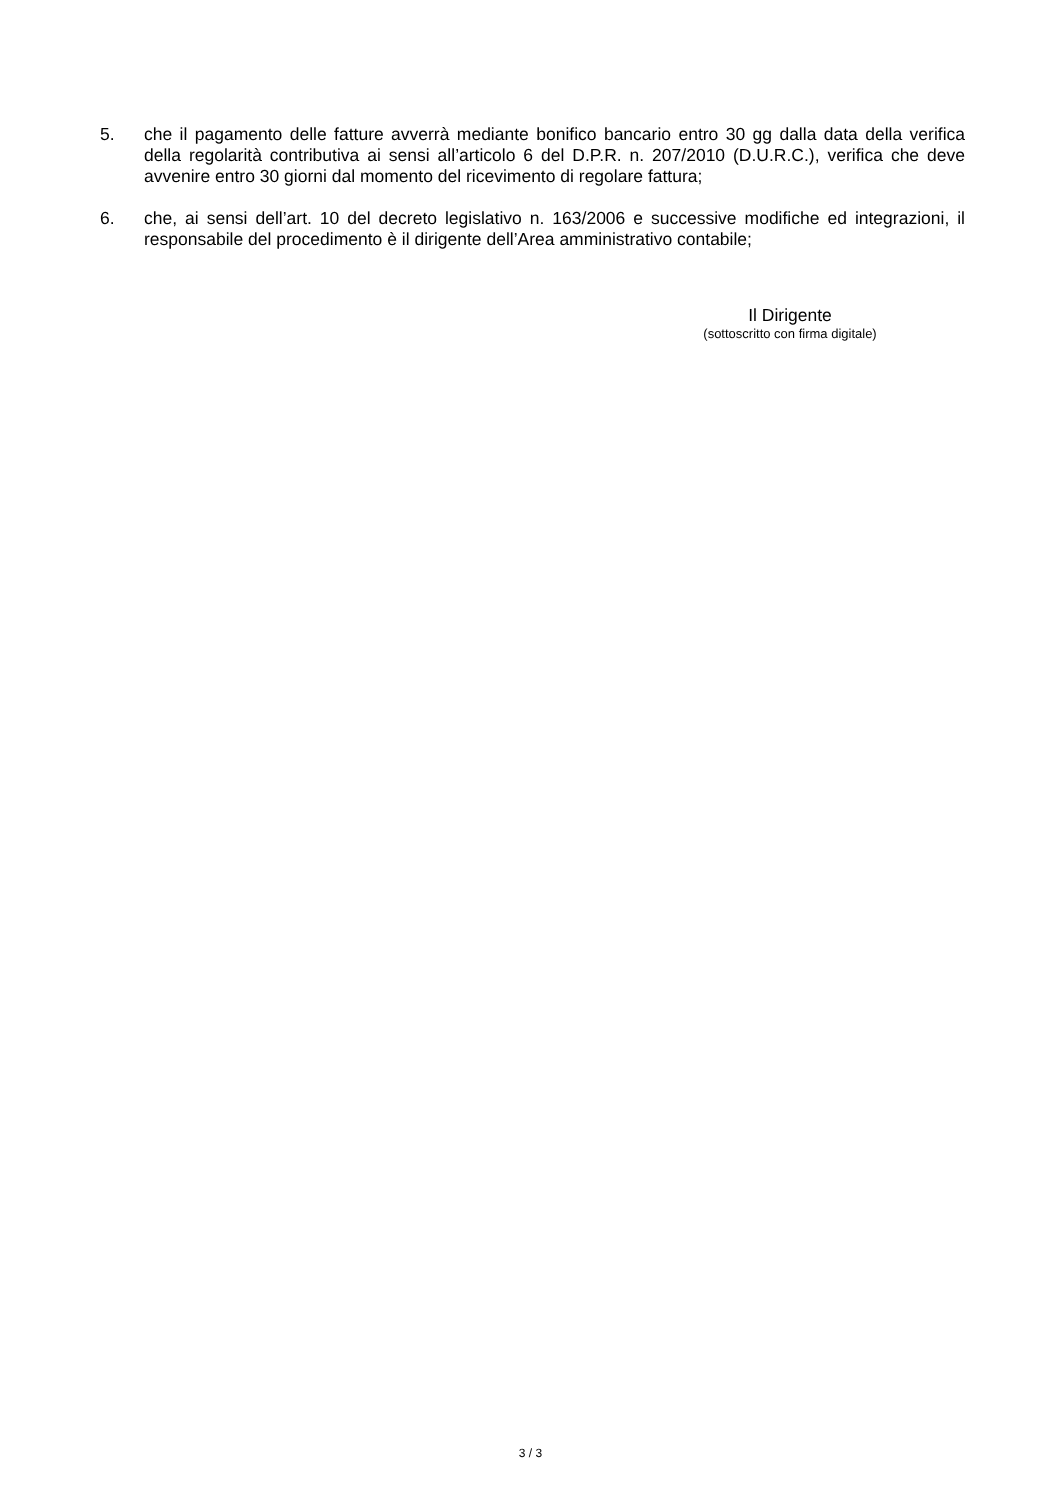5. che il pagamento delle fatture avverrà mediante bonifico bancario entro 30 gg dalla data della verifica della regolarità contributiva ai sensi all’articolo 6 del D.P.R. n. 207/2010 (D.U.R.C.), verifica che deve avvenire entro 30 giorni dal momento del ricevimento di regolare fattura;
6. che, ai sensi dell’art. 10 del decreto legislativo n. 163/2006 e successive modifiche ed integrazioni, il responsabile del procedimento è il dirigente dell’Area amministrativo contabile;
Il Dirigente
(sottoscritto con firma digitale)
3 / 3